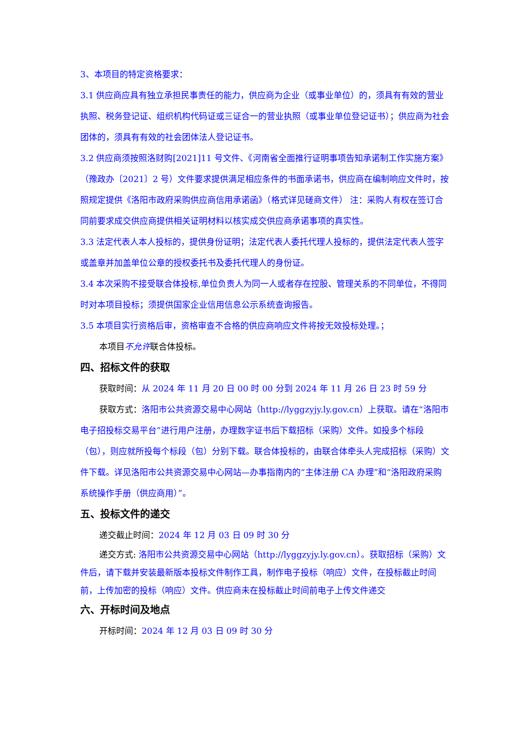3、本项目的特定资格要求：
3.1 供应商应具有独立承担民事责任的能力，供应商为企业（或事业单位）的，须具有有效的营业执照、税务登记证、组织机构代码证或三证合一的营业执照（或事业单位登记证书）；供应商为社会团体的，须具有有效的社会团体法人登记证书。
3.2 供应商须按照洛财购[2021]11 号文件、《河南省全面推行证明事项告知承诺制工作实施方案》（豫政办〔2021〕2 号）文件要求提供满足相应条件的书面承诺书，供应商在编制响应文件时，按照规定提供《洛阳市政府采购供应商信用承诺函》（格式详见磋商文件） 注：采购人有权在签订合同前要求成交供应商提供相关证明材料以核实成交供应商承诺事项的真实性。
3.3 法定代表人本人投标的，提供身份证明；法定代表人委托代理人投标的，提供法定代表人签字或盖章并加盖单位公章的授权委托书及委托代理人的身份证。
3.4 本次采购不接受联合体投标,单位负责人为同一人或者存在控股、管理关系的不同单位，不得同时对本项目投标；须提供国家企业信用信息公示系统查询报告。
3.5 本项目实行资格后审，资格审查不合格的供应商响应文件将按无效投标处理。；
本项目不允许联合体投标。
四、招标文件的获取
获取时间：从 2024 年 11 月 20 日 00 时 00 分到 2024 年 11 月 26 日 23 时 59 分
获取方式：洛阳市公共资源交易中心网站（http://lyggzyjy.ly.gov.cn）上获取。请在“洛阳市电子招投标交易平台”进行用户注册，办理数字证书后下载招标（采购）文件。如投多个标段（包），则应就所投每个标段（包）分别下载。联合体投标的，由联合体牵头人完成招标（采购）文件下载。详见洛阳市公共资源交易中心网站—办事指南内的“主体注册 CA 办理”和“洛阳政府采购系统操作手册（供应商用）”。
五、投标文件的递交
递交截止时间：2024 年 12 月 03 日 09 时 30 分
递交方式: 洛阳市公共资源交易中心网站（http://lyggzyjy.ly.gov.cn）。获取招标（采购）文件后，请下载并安装最新版本投标文件制作工具，制作电子投标（响应）文件，在投标截止时间前，上传加密的投标（响应）文件。供应商未在投标截止时间前电子上传文件递交
六、开标时间及地点
开标时间：2024 年 12 月 03 日 09 时 30 分